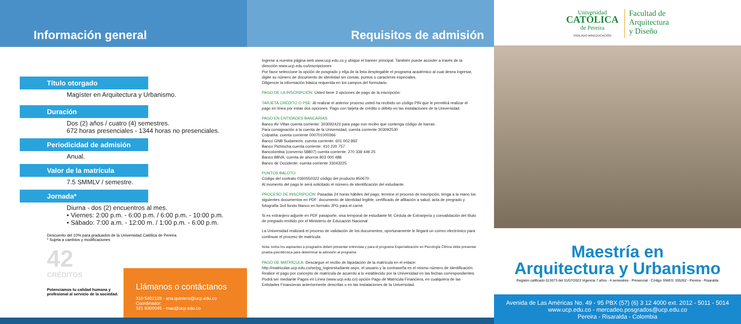Información general
Título otorgado
Magíster en Arquitectura y Urbanismo.
Duración
Dos (2) años / cuatro (4) semestres.
672 horas presenciales - 1344 horas no presenciales.
Periodicidad de admisión
Anual.
Valor de la matrícula
7.5 SMMLV / semestre.
Jornada*
Diurna - dos (2) encuentros al mes.
• Viernes: 2:00 p.m. - 6:00 p.m. / 6:00 p.m. - 10:00 p.m.
• Sábado: 7:00 a.m. - 12:00 m. / 1:00 p.m. - 6:00 p.m.
Descuento del 10% para graduados de la Universidad Católica de Pereira.
* Sujeta a cambios y modificaciones
42
CRÉDITOS
Potenciamos tu calidad humana y profesional al servicio de la sociedad.
Llámanos o contáctanos
310 5403128 - ana.quintero@ucp.edu.co
Coordinador:
321 8300045 - mau@ucp.edu.co
Requisitos de admisión
Ingrese a nuestra página web www.ucp.edu.co y ubique el banner principal. También puede acceder a través de la dirección www.ucp.edu.co/inscripciones
Por favor seleccione la opción de posgrado y elija de la lista desplegable el programa académico al cual desea ingresar, digite su número de documento de identidad sin comas, puntos o caracteres especiales.
Diligencie la información básica requerida en los campos del formulario.
PAGO DE LA INSCRIPCIÓN: Usted tiene 3 opciones de pago de la inscripción:
TARJETA CRÉDITO O PSE: Al realizar el anterior proceso usted ha recibido un código PIN que le permitirá realizar el pago en línea por estas dos opciones. Pago con tarjeta de crédito o débito en las instalaciones de la Universidad.
PAGO EN ENTIDADES BANCARIAS:
Banco AV Villas cuenta corriente: 303092423 para pago con recibo que contenga código de barras.
Para consignación a la cuenta de la Universidad, cuenta corriente 303092530
Colpatria: cuenta corriente 000701000366
Banco GNB Sudameris: cuenta corriente: 601 002 892
Banco Pichincha cuenta corriente: 410 220 757
Bancolombia (convenio 58807) cuenta corriente: 270 338 449 25
Banco BBVA: cuenta de ahorros 803 000 488
Banco de Occidente: cuenta corriente 33043225.
PUNTOS BALOTO:
Código del contrato 0360550322 código del producto 950670.
Al momento del pago le será solicitado el número de identificación del estudiante.
PROCESO DE INSCRIPCIÓN: Pasadas 24 horas hábiles del pago, termine el proceso de inscripción, tenga a la mano los siguientes documentos en PDF: documento de identidad legible, certificado de afiliación a salud, acta de pregrado y fotografía 3x4 fondo blanco en formato JPG para el carné.
Si es extranjero adjunte en PDF pasaporte, visa temporal de estudiante M, Cédula de Extranjería y convalidación del título de pregrado emitido por el Ministerio de Educación Nacional
La Universidad realizará el proceso de validación de los documentos, oportunamente le llegará un correo electrónico para continuar el proceso de matrícula.
Nota: todos los aspirantes a posgrados deben presentar entrevista y para el programa Especialización en Psicología Clínica debe presentar prueba psicotécnica para determinar la admisión al programa.
PAGO DE MATRÍCULA: Descargue el recibo de liquidación de la matrícula en el enlace: http://matriculas.ucp.edu.co/se/pg_loginestudiante.aspx, el usuario y la contraseña es el mismo número de identificación. Realice el pago por concepto de matrícula de acuerdo a lo establecido por la Universidad en las fechas correspondientes. Podrá ser mediante Pagos en Línea (www.ucp.edu.co) opción Pago de Matrícula Financiera, en cualquiera de las Entidades Financieras anteriormente descritas o en las instalaciones de la Universidad.
Universidad
CATÓLICA
de Pereira
VIGILADO MINEDUCACIÓN
Facultad de
Arquitectura
y Diseño
Maestría en
Arquitectura y Urbanismo
Registro calificado 013073 del 31/07/2023 Vigencia 7 años - 4 semestres - Presencial - Código SNIES: 105262 - Pereira - Risaralda
Avenida de Las Américas No. 49 - 95 PBX (57) (6) 3 12 4000 ext. 2012 - 5011 - 5014
www.ucp.edu.co - mercadeo.posgrados@ucp.edu.co
Pereira - Risaralda - Colombia